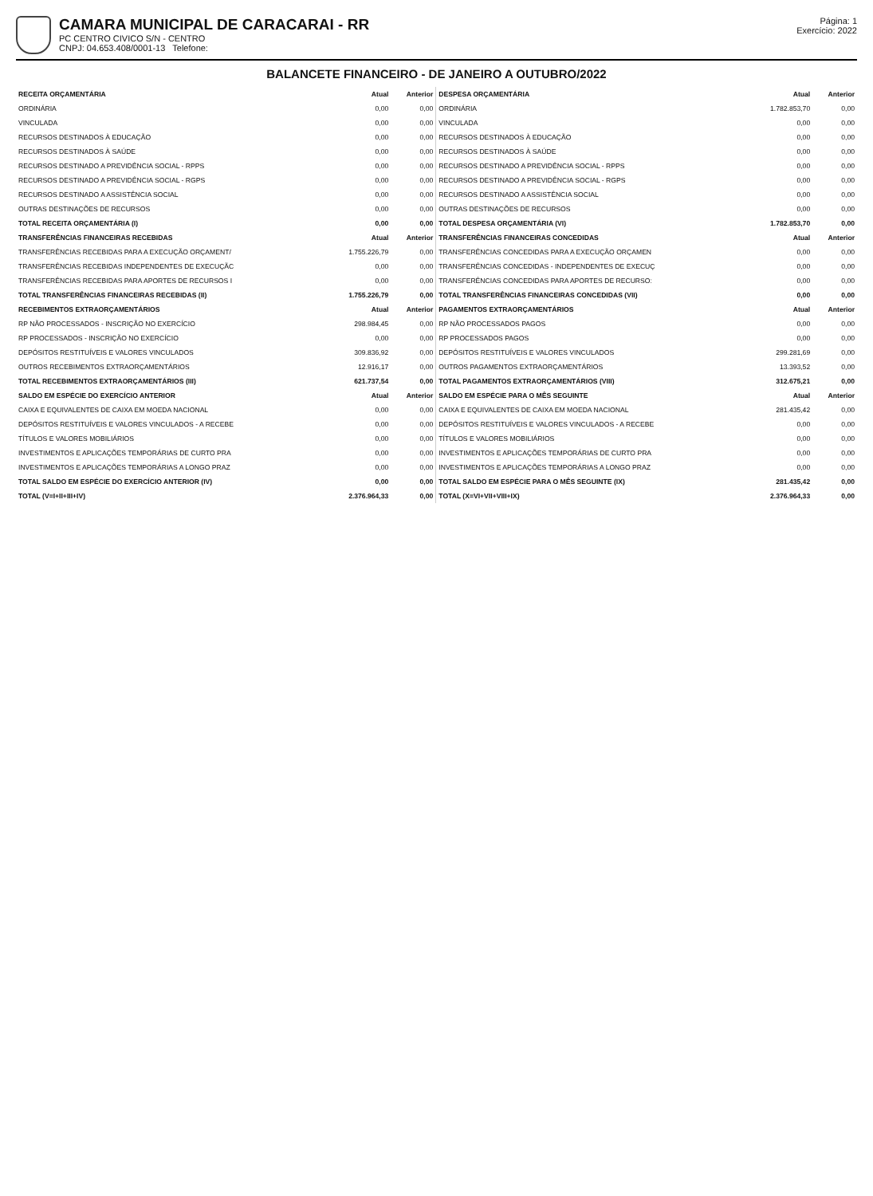CAMARA MUNICIPAL DE CARACARAI - RR
PC CENTRO CIVICO S/N - CENTRO
CNPJ: 04.653.408/0001-13 Telefone:
Página: 1
Exercício: 2022
BALANCETE FINANCEIRO - DE JANEIRO A OUTUBRO/2022
| RECEITA ORÇAMENTÁRIA | Atual | Anterior | DESPESA ORÇAMENTÁRIA | Atual | Anterior |
| --- | --- | --- | --- | --- | --- |
| ORDINÁRIA | 0,00 | 0,00 | ORDINÁRIA | 1.782.853,70 | 0,00 |
| VINCULADA | 0,00 | 0,00 | VINCULADA | 0,00 | 0,00 |
| RECURSOS DESTINADOS À EDUCAÇÃO | 0,00 | 0,00 | RECURSOS DESTINADOS À EDUCAÇÃO | 0,00 | 0,00 |
| RECURSOS DESTINADOS À SAÚDE | 0,00 | 0,00 | RECURSOS DESTINADOS À SAÚDE | 0,00 | 0,00 |
| RECURSOS DESTINADO A PREVIDÊNCIA SOCIAL - RPPS | 0,00 | 0,00 | RECURSOS DESTINADO A PREVIDÊNCIA SOCIAL - RPPS | 0,00 | 0,00 |
| RECURSOS DESTINADO A PREVIDÊNCIA SOCIAL - RGPS | 0,00 | 0,00 | RECURSOS DESTINADO A PREVIDÊNCIA SOCIAL - RGPS | 0,00 | 0,00 |
| RECURSOS DESTINADO A ASSISTÊNCIA SOCIAL | 0,00 | 0,00 | RECURSOS DESTINADO A ASSISTÊNCIA SOCIAL | 0,00 | 0,00 |
| OUTRAS DESTINAÇÕES DE RECURSOS | 0,00 | 0,00 | OUTRAS DESTINAÇÕES DE RECURSOS | 0,00 | 0,00 |
| TOTAL RECEITA ORÇAMENTÁRIA (I) | 0,00 | 0,00 | TOTAL DESPESA ORÇAMENTÁRIA (VI) | 1.782.853,70 | 0,00 |
| TRANSFERÊNCIAS FINANCEIRAS RECEBIDAS | Atual | Anterior | TRANSFERÊNCIAS FINANCEIRAS CONCEDIDAS | Atual | Anterior |
| TRANSFERÊNCIAS RECEBIDAS PARA A EXECUÇÃO ORÇAMENT/ | 1.755.226,79 | 0,00 | TRANSFERÊNCIAS CONCEDIDAS PARA A EXECUÇÃO ORÇAMEN | 0,00 | 0,00 |
| TRANSFERÊNCIAS RECEBIDAS INDEPENDENTES DE EXECUÇÃC | 0,00 | 0,00 | TRANSFERÊNCIAS CONCEDIDAS - INDEPENDENTES DE EXECUÇ | 0,00 | 0,00 |
| TRANSFERÊNCIAS RECEBIDAS PARA APORTES DE RECURSOS I | 0,00 | 0,00 | TRANSFERÊNCIAS CONCEDIDAS PARA APORTES DE RECURSO: | 0,00 | 0,00 |
| TOTAL TRANSFERÊNCIAS FINANCEIRAS RECEBIDAS (II) | 1.755.226,79 | 0,00 | TOTAL TRANSFERÊNCIAS FINANCEIRAS CONCEDIDAS (VII) | 0,00 | 0,00 |
| RECEBIMENTOS EXTRAORÇAMENTÁRIOS | Atual | Anterior | PAGAMENTOS EXTRAORÇAMENTÁRIOS | Atual | Anterior |
| RP NÃO PROCESSADOS - INSCRIÇÃO NO EXERCÍCIO | 298.984,45 | 0,00 | RP NÃO PROCESSADOS PAGOS | 0,00 | 0,00 |
| RP PROCESSADOS - INSCRIÇÃO NO EXERCÍCIO | 0,00 | 0,00 | RP PROCESSADOS PAGOS | 0,00 | 0,00 |
| DEPÓSITOS RESTITUÍVEIS E VALORES VINCULADOS | 309.836,92 | 0,00 | DEPÓSITOS RESTITUÍVEIS E VALORES VINCULADOS | 299.281,69 | 0,00 |
| OUTROS RECEBIMENTOS EXTRAORÇAMENTÁRIOS | 12.916,17 | 0,00 | OUTROS PAGAMENTOS EXTRAORÇAMENTÁRIOS | 13.393,52 | 0,00 |
| TOTAL RECEBIMENTOS EXTRAORÇAMENTÁRIOS (III) | 621.737,54 | 0,00 | TOTAL PAGAMENTOS EXTRAORÇAMENTÁRIOS (VIII) | 312.675,21 | 0,00 |
| SALDO EM ESPÉCIE DO EXERCÍCIO ANTERIOR | Atual | Anterior | SALDO EM ESPÉCIE PARA O MÊS SEGUINTE | Atual | Anterior |
| CAIXA E EQUIVALENTES DE CAIXA EM MOEDA NACIONAL | 0,00 | 0,00 | CAIXA E EQUIVALENTES DE CAIXA EM MOEDA NACIONAL | 281.435,42 | 0,00 |
| DEPÓSITOS RESTITUÍVEIS E VALORES VINCULADOS - A RECEBE | 0,00 | 0,00 | DEPÓSITOS RESTITUÍVEIS E VALORES VINCULADOS - A RECEBE | 0,00 | 0,00 |
| TÍTULOS E VALORES MOBILIÁRIOS | 0,00 | 0,00 | TÍTULOS E VALORES MOBILIÁRIOS | 0,00 | 0,00 |
| INVESTIMENTOS E APLICAÇÕES TEMPORÁRIAS DE CURTO PRA | 0,00 | 0,00 | INVESTIMENTOS E APLICAÇÕES TEMPORÁRIAS DE CURTO PRA | 0,00 | 0,00 |
| INVESTIMENTOS E APLICAÇÕES TEMPORÁRIAS A LONGO PRAZ | 0,00 | 0,00 | INVESTIMENTOS E APLICAÇÕES TEMPORÁRIAS A LONGO PRAZ | 0,00 | 0,00 |
| TOTAL SALDO EM ESPÉCIE DO EXERCÍCIO ANTERIOR (IV) | 0,00 | 0,00 | TOTAL SALDO EM ESPÉCIE PARA O MÊS SEGUINTE (IX) | 281.435,42 | 0,00 |
| TOTAL (V=I+II+III+IV) | 2.376.964,33 | 0,00 | TOTAL (X=VI+VII+VIII+IX) | 2.376.964,33 | 0,00 |